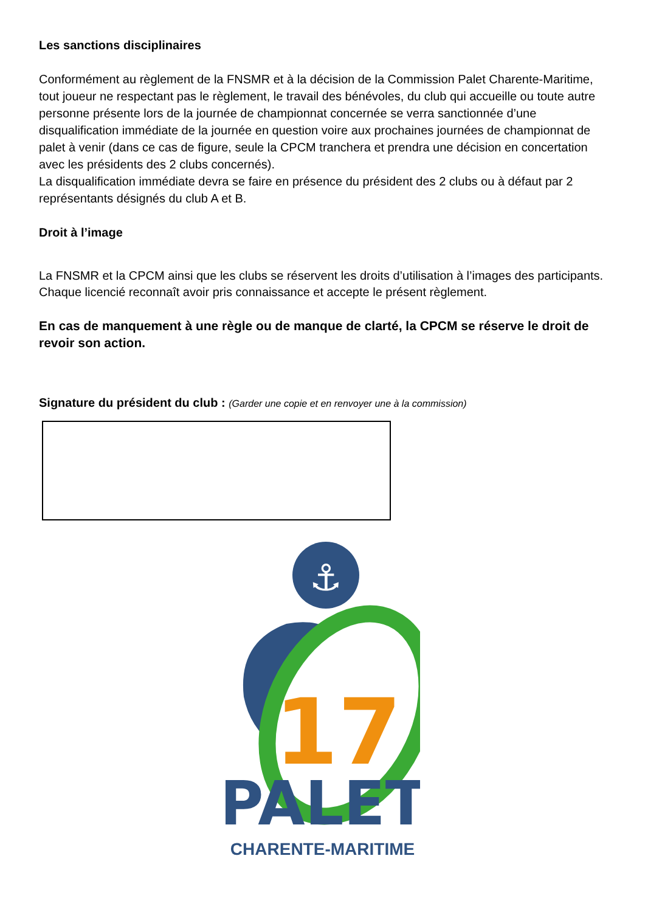Les sanctions disciplinaires
Conformément au règlement de la FNSMR et à la décision de la Commission Palet Charente-Maritime, tout joueur ne respectant pas le règlement, le travail des bénévoles, du club qui accueille ou toute autre personne présente lors de la journée de championnat concernée se verra sanctionnée d’une disqualification immédiate de la journée en question voire aux prochaines journées de championnat de palet à venir (dans ce cas de figure, seule la CPCM tranchera et prendra une décision en concertation avec les présidents des 2 clubs concernés).
La disqualification immédiate devra se faire en présence du président des 2 clubs ou à défaut par 2 représentants désignés du club A et B.
Droit à l’image
La FNSMR et la CPCM ainsi que les clubs se réservent les droits d’utilisation à l’images des participants.
Chaque licencié reconnaît avoir pris connaissance et accepte le présent règlement.
En cas de manquement à une règle ou de manque de clarté, la CPCM se réserve le droit de revoir son action.
Signature du président du club : (Garder une copie et en renvoyer une à la commission)
⚓
17
PALET
CHARENTE-MARITIME